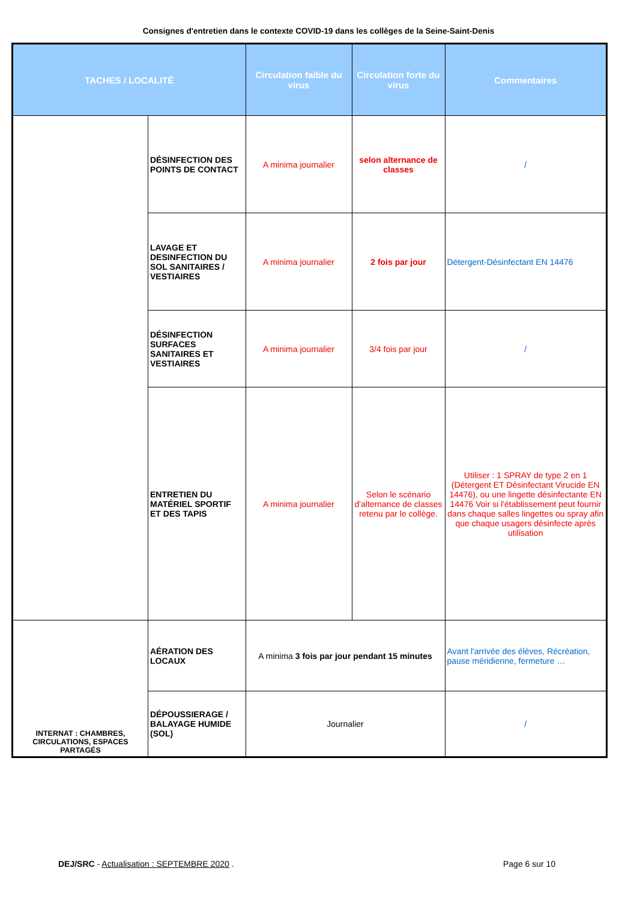Consignes d'entretien dans le contexte COVID-19 dans les collèges de la Seine-Saint-Denis
| TACHES / LOCALITÉ | | Circulation faible du virus | Circulation forte du virus | Commentaires |
| --- | --- | --- | --- | --- |
| | DÉSINFECTION DES POINTS DE CONTACT | A minima journalier | selon alternance de classes | / |
| | LAVAGE ET DESINFECTION DU SOL SANITAIRES / VESTIAIRES | A minima journalier | 2 fois par jour | Détergent-Désinfectant EN 14476 |
| | DÉSINFECTION SURFACES SANITAIRES ET VESTIAIRES | A minima journalier | 3/4 fois par jour | / |
| | ENTRETIEN DU MATÉRIEL SPORTIF ET DES TAPIS | A minima journalier | Selon le scénario d'alternance de classes retenu par le collège. | Utiliser : 1 SPRAY de type 2 en 1 (Détergent ET Désinfectant Virucide EN 14476), ou une lingette désinfectante EN 14476 Voir si l'établissement peut fournir dans chaque salles lingettes ou spray afin que chaque usagers désinfecte après utilisation |
| INTERNAT : CHAMBRES, CIRCULATIONS, ESPACES PARTAGÉS | AÉRATION DES LOCAUX | A minima 3 fois par jour pendant 15 minutes | | Avant l'arrivée des élèves, Récréation, pause méridienne, fermeture … |
| | DÉPOUSSIERAGE / BALAYAGE HUMIDE (SOL) | Journalier | | / |
DEJ/SRC - Actualisation : SEPTEMBRE 2020 .
Page 6 sur 10